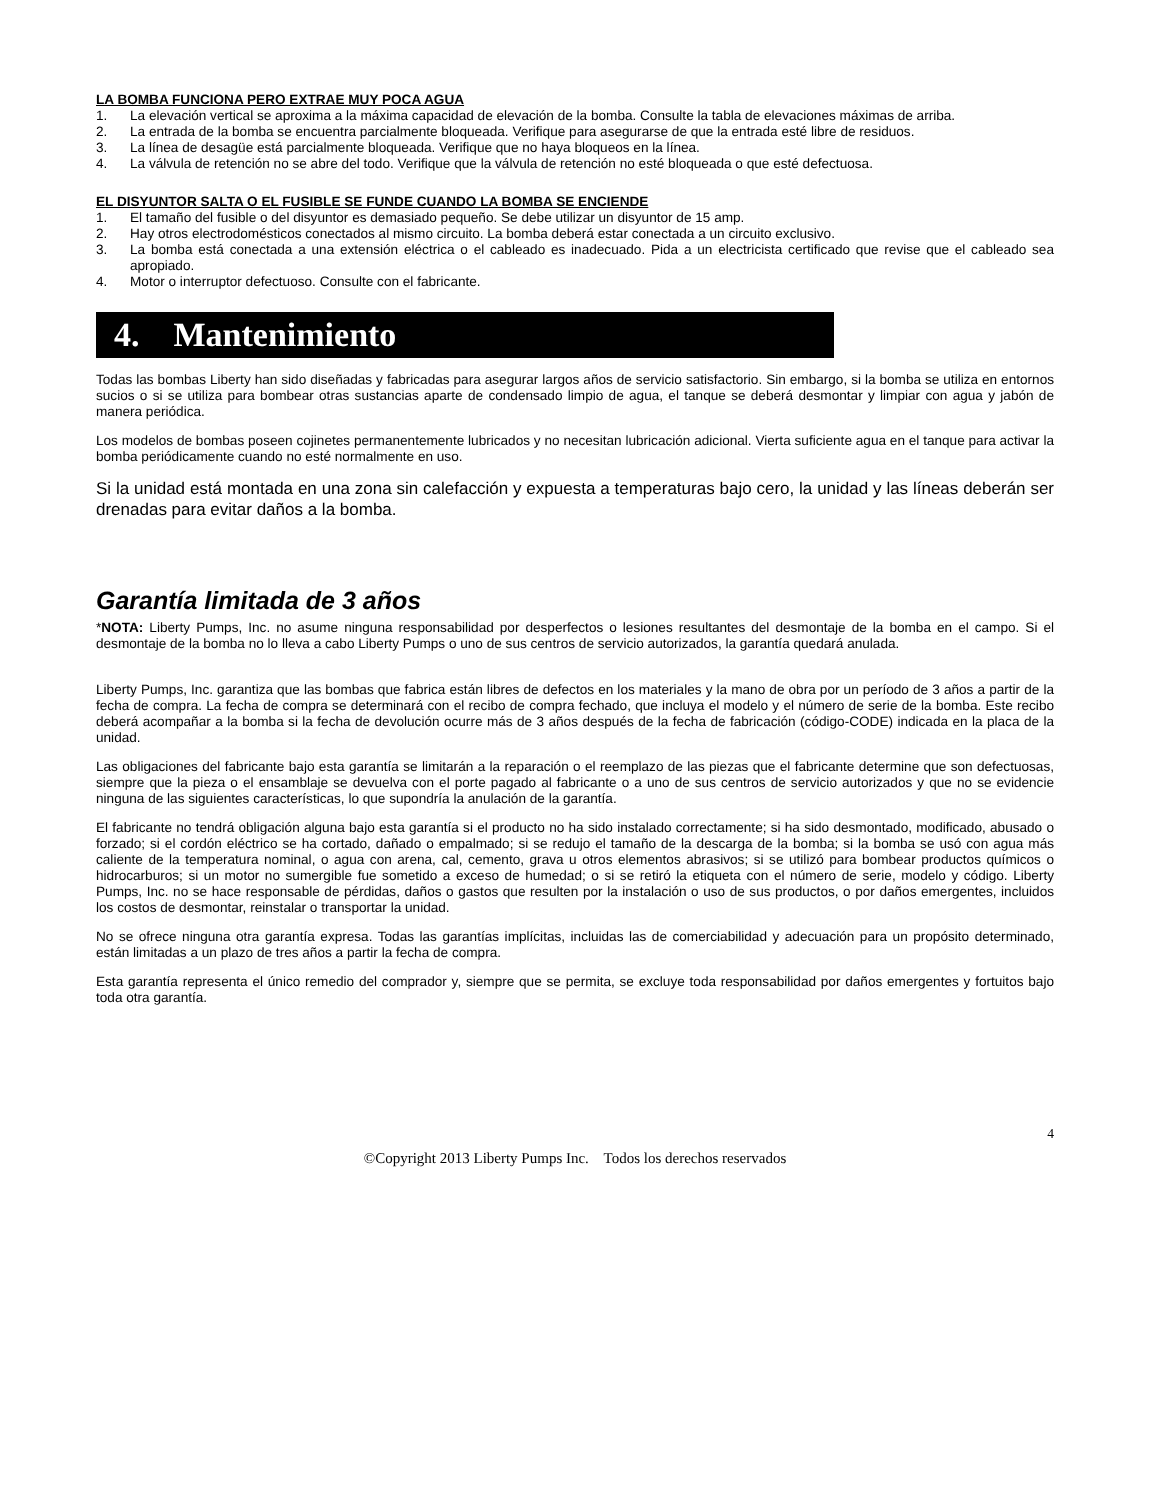LA BOMBA FUNCIONA PERO EXTRAE MUY POCA AGUA
1. La elevación vertical se aproxima a la máxima capacidad de elevación de la bomba. Consulte la tabla de elevaciones máximas de arriba.
2. La entrada de la bomba se encuentra parcialmente bloqueada. Verifique para asegurarse de que la entrada esté libre de residuos.
3. La línea de desagüe está parcialmente bloqueada. Verifique que no haya bloqueos en la línea.
4. La válvula de retención no se abre del todo. Verifique que la válvula de retención no esté bloqueada o que esté defectuosa.
EL DISYUNTOR SALTA O EL FUSIBLE SE FUNDE CUANDO LA BOMBA SE ENCIENDE
1. El tamaño del fusible o del disyuntor es demasiado pequeño. Se debe utilizar un disyuntor de 15 amp.
2. Hay otros electrodomésticos conectados al mismo circuito. La bomba deberá estar conectada a un circuito exclusivo.
3. La bomba está conectada a una extensión eléctrica o el cableado es inadecuado. Pida a un electricista certificado que revise que el cableado sea apropiado.
4. Motor o interruptor defectuoso. Consulte con el fabricante.
4. Mantenimiento
Todas las bombas Liberty han sido diseñadas y fabricadas para asegurar largos años de servicio satisfactorio. Sin embargo, si la bomba se utiliza en entornos sucios o si se utiliza para bombear otras sustancias aparte de condensado limpio de agua, el tanque se deberá desmontar y limpiar con agua y jabón de manera periódica.
Los modelos de bombas poseen cojinetes permanentemente lubricados y no necesitan lubricación adicional. Vierta suficiente agua en el tanque para activar la bomba periódicamente cuando no esté normalmente en uso.
Si la unidad está montada en una zona sin calefacción y expuesta a temperaturas bajo cero, la unidad y las líneas deberán ser drenadas para evitar daños a la bomba.
Garantía limitada de 3 años
*NOTA: Liberty Pumps, Inc. no asume ninguna responsabilidad por desperfectos o lesiones resultantes del desmontaje de la bomba en el campo. Si el desmontaje de la bomba no lo lleva a cabo Liberty Pumps o uno de sus centros de servicio autorizados, la garantía quedará anulada.
Liberty Pumps, Inc. garantiza que las bombas que fabrica están libres de defectos en los materiales y la mano de obra por un período de 3 años a partir de la fecha de compra. La fecha de compra se determinará con el recibo de compra fechado, que incluya el modelo y el número de serie de la bomba. Este recibo deberá acompañar a la bomba si la fecha de devolución ocurre más de 3 años después de la fecha de fabricación (código-CODE) indicada en la placa de la unidad.
Las obligaciones del fabricante bajo esta garantía se limitarán a la reparación o el reemplazo de las piezas que el fabricante determine que son defectuosas, siempre que la pieza o el ensamblaje se devuelva con el porte pagado al fabricante o a uno de sus centros de servicio autorizados y que no se evidencie ninguna de las siguientes características, lo que supondría la anulación de la garantía.
El fabricante no tendrá obligación alguna bajo esta garantía si el producto no ha sido instalado correctamente; si ha sido desmontado, modificado, abusado o forzado; si el cordón eléctrico se ha cortado, dañado o empalmado; si se redujo el tamaño de la descarga de la bomba; si la bomba se usó con agua más caliente de la temperatura nominal, o agua con arena, cal, cemento, grava u otros elementos abrasivos; si se utilizó para bombear productos químicos o hidrocarburos; si un motor no sumergible fue sometido a exceso de humedad; o si se retiró la etiqueta con el número de serie, modelo y código. Liberty Pumps, Inc. no se hace responsable de pérdidas, daños o gastos que resulten por la instalación o uso de sus productos, o por daños emergentes, incluidos los costos de desmontar, reinstalar o transportar la unidad.
No se ofrece ninguna otra garantía expresa. Todas las garantías implícitas, incluidas las de comerciabilidad y adecuación para un propósito determinado, están limitadas a un plazo de tres años a partir la fecha de compra.
Esta garantía representa el único remedio del comprador y, siempre que se permita, se excluye toda responsabilidad por daños emergentes y fortuitos bajo toda otra garantía.
4
©Copyright 2013 Liberty Pumps Inc. Todos los derechos reservados